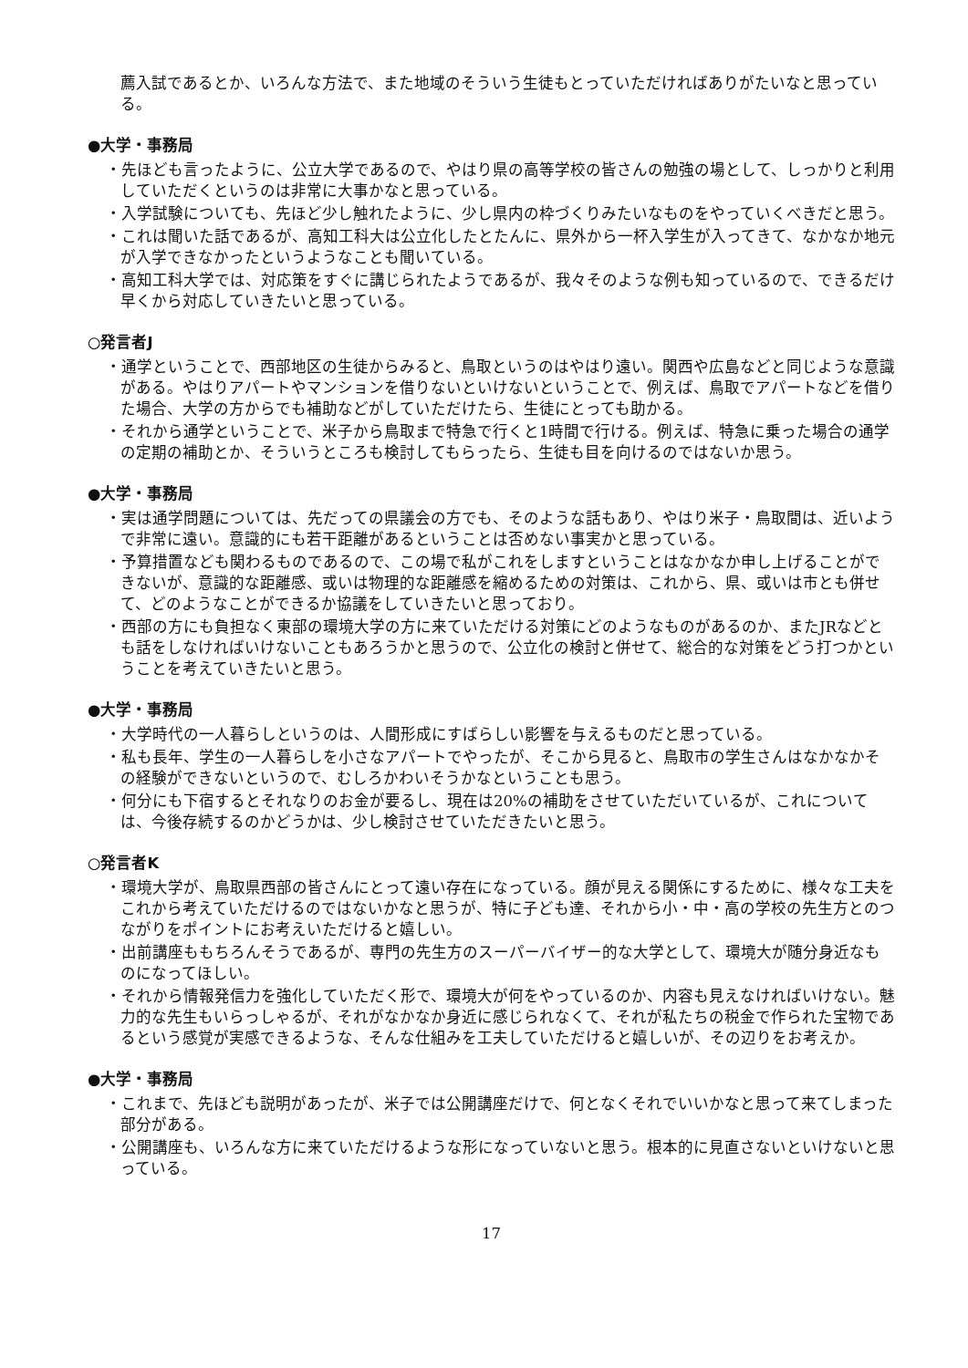薦入試であるとか、いろんな方法で、また地域のそういう生徒もとっていただければありがたいなと思っている。
●大学・事務局
・先ほども言ったように、公立大学であるので、やはり県の高等学校の皆さんの勉強の場として、しっかりと利用していただくというのは非常に大事かなと思っている。
・入学試験についても、先ほど少し触れたように、少し県内の枠づくりみたいなものをやっていくべきだと思う。
・これは聞いた話であるが、高知工科大は公立化したとたんに、県外から一杯入学生が入ってきて、なかなか地元が入学できなかったというようなことも聞いている。
・高知工科大学では、対応策をすぐに講じられたようであるが、我々そのような例も知っているので、できるだけ早くから対応していきたいと思っている。
○発言者J
・通学ということで、西部地区の生徒からみると、鳥取というのはやはり遠い。関西や広島などと同じような意識がある。やはりアパートやマンションを借りないといけないということで、例えば、鳥取でアパートなどを借りた場合、大学の方からでも補助などがしていただけたら、生徒にとっても助かる。
・それから通学ということで、米子から鳥取まで特急で行くと1時間で行ける。例えば、特急に乗った場合の通学の定期の補助とか、そういうところも検討してもらったら、生徒も目を向けるのではないか思う。
●大学・事務局
・実は通学問題については、先だっての県議会の方でも、そのような話もあり、やはり米子・鳥取間は、近いようで非常に遠い。意識的にも若干距離があるということは否めない事実かと思っている。
・予算措置なども関わるものであるので、この場で私がこれをしますということはなかなか申し上げることができないが、意識的な距離感、或いは物理的な距離感を縮めるための対策は、これから、県、或いは市とも併せて、どのようなことができるか協議をしていきたいと思っており。
・西部の方にも負担なく東部の環境大学の方に来ていただける対策にどのようなものがあるのか、またJRなどとも話をしなければいけないこともあろうかと思うので、公立化の検討と併せて、総合的な対策をどう打つかということを考えていきたいと思う。
●大学・事務局
・大学時代の一人暮らしというのは、人間形成にすばらしい影響を与えるものだと思っている。
・私も長年、学生の一人暮らしを小さなアパートでやったが、そこから見ると、鳥取市の学生さんはなかなかその経験ができないというので、むしろかわいそうかなということも思う。
・何分にも下宿するとそれなりのお金が要るし、現在は20%の補助をさせていただいているが、これについては、今後存続するのかどうかは、少し検討させていただきたいと思う。
○発言者K
・環境大学が、鳥取県西部の皆さんにとって遠い存在になっている。顔が見える関係にするために、様々な工夫をこれから考えていただけるのではないかなと思うが、特に子ども達、それから小・中・高の学校の先生方とのつながりをポイントにお考えいただけると嬉しい。
・出前講座ももちろんそうであるが、専門の先生方のスーパーバイザー的な大学として、環境大が随分身近なものになってほしい。
・それから情報発信力を強化していただく形で、環境大が何をやっているのか、内容も見えなければいけない。魅力的な先生もいらっしゃるが、それがなかなか身近に感じられなくて、それが私たちの税金で作られた宝物であるという感覚が実感できるような、そんな仕組みを工夫していただけると嬉しいが、その辺りをお考えか。
●大学・事務局
・これまで、先ほども説明があったが、米子では公開講座だけで、何となくそれでいいかなと思って来てしまった部分がある。
・公開講座も、いろんな方に来ていただけるような形になっていないと思う。根本的に見直さないといけないと思っている。
17